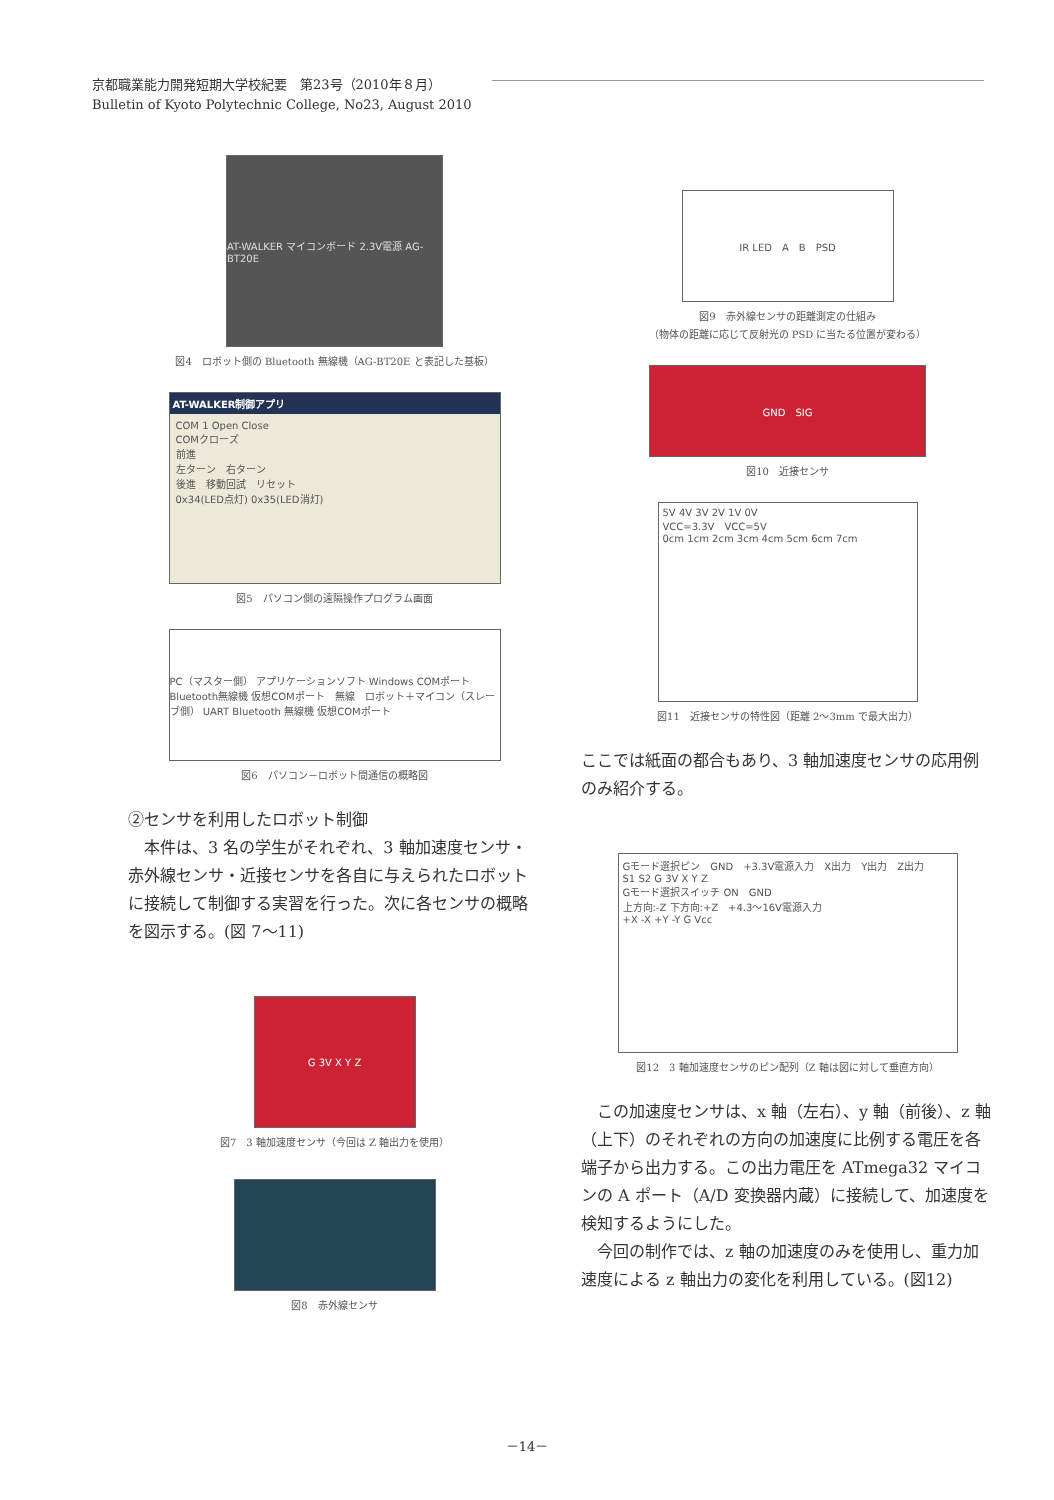京都職業能力開発短期大学校紀要　第23号（2010年８月）
Bulletin of Kyoto Polytechnic College, No23, August 2010
AT-WALKER マイコンボード 2.3V電源 AG-BT20E
図4　ロボット側の Bluetooth 無線機（AG-BT20E と表記した基板）
AT-WALKER制御アプリ
COM 1 Open Close
COMクローズ
前進
左ターン　右ターン
後進　移動回試　リセット
0x34(LED点灯) 0x35(LED消灯)
図5　パソコン側の遠隔操作プログラム画面
PC（マスター側） アプリケーションソフト Windows COMポート Bluetooth無線機 仮想COMポート　無線　ロボット＋マイコン（スレーブ側） UART Bluetooth 無線機 仮想COMポート
図6　パソコン－ロボット間通信の概略図
②センサを利用したロボット制御
　本件は、3 名の学生がそれぞれ、3 軸加速度センサ・赤外線センサ・近接センサを各自に与えられたロボットに接続して制御する実習を行った。次に各センサの概略を図示する。(図 7～11)
G 3V X Y Z
図7　3 軸加速度センサ（今回は Z 軸出力を使用）
図8　赤外線センサ
IR LED　A　B　PSD
図9　赤外線センサの距離測定の仕組み
（物体の距離に応じて反射光の PSD に当たる位置が変わる）
GND　SIG
図10　近接センサ
5V 4V 3V 2V 1V 0V
VCC=3.3V　VCC=5V
0cm 1cm 2cm 3cm 4cm 5cm 6cm 7cm
図11　近接センサの特性図（距離 2～3mm で最大出力）
ここでは紙面の都合もあり、3 軸加速度センサの応用例のみ紹介する。
Gモード選択ピン　GND　+3.3V電源入力　X出力　Y出力　Z出力
S1 S2 G 3V X Y Z
Gモード選択スイッチ ON　GND
上方向:-Z 下方向:+Z　+4.3～16V電源入力
+X -X +Y -Y G Vcc
図12　3 軸加速度センサのピン配列（Z 軸は図に対して垂直方向）
　この加速度センサは、x 軸（左右）、y 軸（前後）、z 軸（上下）のそれぞれの方向の加速度に比例する電圧を各端子から出力する。この出力電圧を ATmega32 マイコンの A ポート（A/D 変換器内蔵）に接続して、加速度を検知するようにした。
　今回の制作では、z 軸の加速度のみを使用し、重力加速度による z 軸出力の変化を利用している。(図12)
－14－